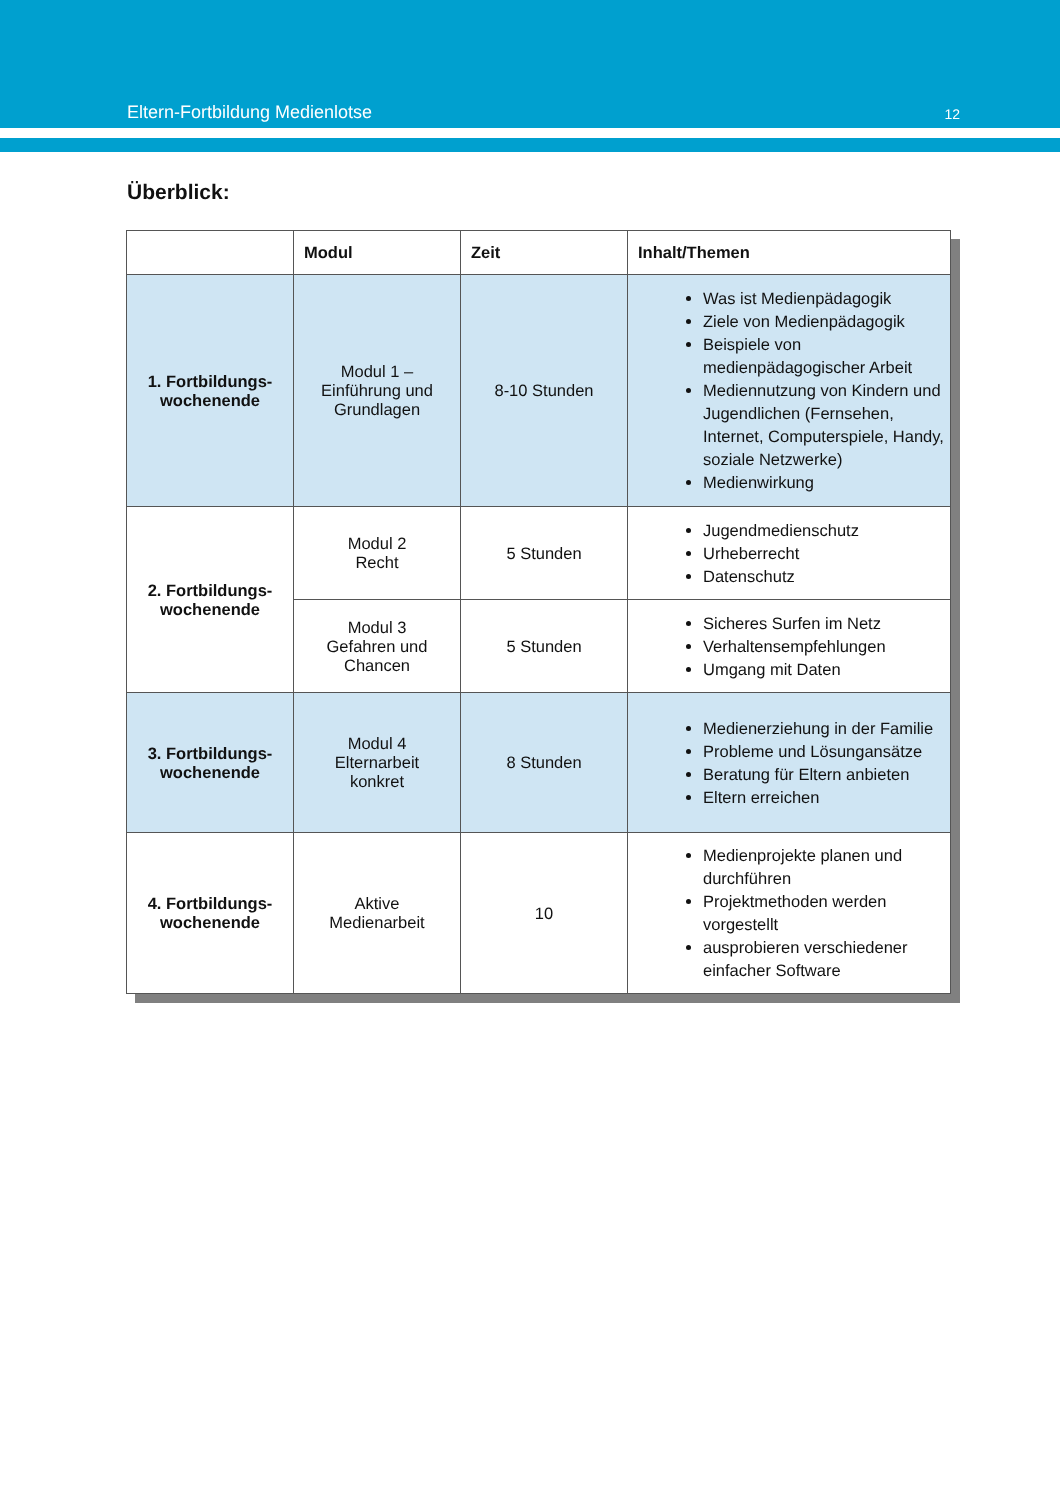Eltern-Fortbildung Medienlotse 12
Überblick:
| | Modul | Zeit | Inhalt/Themen |
| --- | --- | --- | --- |
| 1. Fortbildungs- wochenende | Modul 1 – Einführung und Grundlagen | 8-10 Stunden | Was ist Medienpädagogik Ziele von Medienpädagogik Beispiele von medienpädagogischer Arbeit Mediennutzung von Kindern und Jugendlichen (Fernsehen, Internet, Computerspiele, Handy, soziale Netzwerke) Medienwirkung |
| 2. Fortbildungs- wochenende | Modul 2 Recht | 5 Stunden | Jugendmedienschutz Urheberrecht Datenschutz |
| | Modul 3 Gefahren und Chancen | 5 Stunden | Sicheres Surfen im Netz Verhaltensempfehlungen Umgang mit Daten |
| 3. Fortbildungs- wochenende | Modul 4 Elternarbeit konkret | 8 Stunden | Medienerziehung in der Familie Probleme und Lösungansätze Beratung für Eltern anbieten Eltern erreichen |
| 4. Fortbildungs- wochenende | Aktive Medienarbeit | 10 | Medienprojekte planen und durchführen Projektmethoden werden vorgestellt ausprobieren verschiedener einfacher Software |